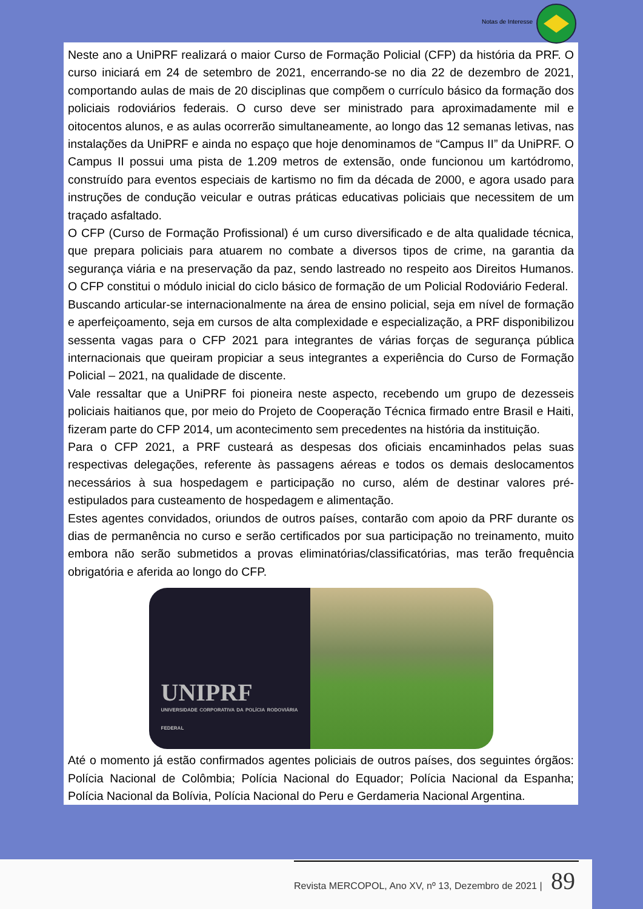Notas de Interesse
Neste ano a UniPRF realizará o maior Curso de Formação Policial (CFP) da história da PRF. O curso iniciará em 24 de setembro de 2021, encerrando-se no dia 22 de dezembro de 2021, comportando aulas de mais de 20 disciplinas que compõem o currículo básico da formação dos policiais rodoviários federais. O curso deve ser ministrado para aproximadamente mil e oitocentos alunos, e as aulas ocorrerão simultaneamente, ao longo das 12 semanas letivas, nas instalações da UniPRF e ainda no espaço que hoje denominamos de “Campus II” da UniPRF. O Campus II possui uma pista de 1.209 metros de extensão, onde funcionou um kartódromo, construído para eventos especiais de kartismo no fim da década de 2000, e agora usado para instruções de condução veicular e outras práticas educativas policiais que necessitem de um traçado asfaltado.
O CFP (Curso de Formação Profissional) é um curso diversificado e de alta qualidade técnica, que prepara policiais para atuarem no combate a diversos tipos de crime, na garantia da segurança viária e na preservação da paz, sendo lastreado no respeito aos Direitos Humanos. O CFP constitui o módulo inicial do ciclo básico de formação de um Policial Rodoviário Federal.
Buscando articular-se internacionalmente na área de ensino policial, seja em nível de formação e aperfeiçoamento, seja em cursos de alta complexidade e especialização, a PRF disponibilizou sessenta vagas para o CFP 2021 para integrantes de várias forças de segurança pública internacionais que queiram propiciar a seus integrantes a experiência do Curso de Formação Policial – 2021, na qualidade de discente.
Vale ressaltar que a UniPRF foi pioneira neste aspecto, recebendo um grupo de dezesseis policiais haitianos que, por meio do Projeto de Cooperação Técnica firmado entre Brasil e Haiti, fizeram parte do CFP 2014, um acontecimento sem precedentes na história da instituição.
Para o CFP 2021, a PRF custeará as despesas dos oficiais encaminhados pelas suas respectivas delegações, referente às passagens aéreas e todos os demais deslocamentos necessários à sua hospedagem e participação no curso, além de destinar valores pré-estipulados para custeamento de hospedagem e alimentação.
Estes agentes convidados, oriundos de outros países, contarão com apoio da PRF durante os dias de permanência no curso e serão certificados por sua participação no treinamento, muito embora não serão submetidos a provas eliminatórias/classificatórias, mas terão frequência obrigatória e aferida ao longo do CFP.
UNIPRF
UNIVERSIDADE CORPORATIVA DA POLÍCIA RODOVIÁRIA FEDERAL
Até o momento já estão confirmados agentes policiais de outros países, dos seguintes órgãos: Polícia Nacional de Colômbia; Polícia Nacional do Equador; Polícia Nacional da Espanha; Polícia Nacional da Bolívia, Polícia Nacional do Peru e Gerdameria Nacional Argentina.
Revista MERCOPOL, Ano XV, nº 13, Dezembro de 2021 | 89